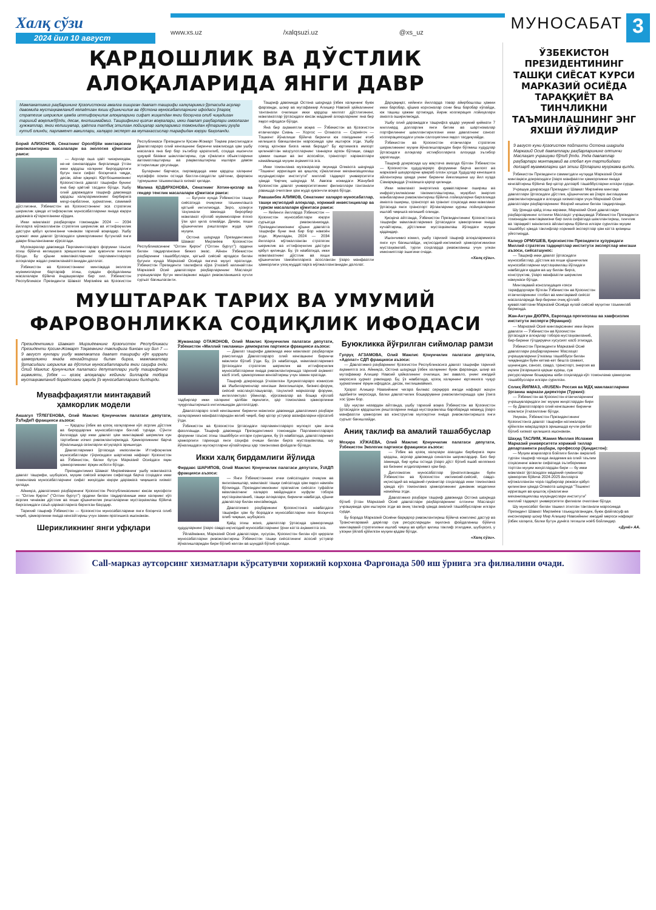Халқ сўзи
2024 йил 10 август
www.xs.uz /xalqsuzi.uz @xs_uz
МУНОСАБАТ
3
ҚАРДОШЛИК ВА ДЎСТЛИК АЛОҚАЛАРИДА ЯНГИ ДАВР
Мамлакатимиз раҳбарининг Қозоғистонга амалга оширган давлат ташрифи халқларимиз ўртасида асрлар давомида мустаҳкамланиб келаётган яхши қўшничилик ва дўстона муносабатларнинг ифодаси ўлароқ стратегик шериклик ҳамда иттифоқчилик алоқаларини сифат жиҳатдан янги босқичга олиб чиқадиган тарихий воқеликбўлди, десак, янглишмаймиз. Ташрифнинг қизғин воқеалари, икки давлат раҳбарлари имзолаган ҳужжатлар, янги келишувлар, ҳаётга татбиқ этилган лойиҳалар халқларимиз томонидан кўтаринки руҳда кутиб олинди, парламент вакиллари, халқаро эксперт ва мутахассислар тарафидан юқори баҳоланди.
Борий АЛИХОНОВ, Сенатнинг Оролбўйи минтақасини ривожлантириш масалалари ва экология қўмитаси раиси:
— Асрлар оша ҳаёт чиғириғидан, не-не синовлардан биргаликда ўтган икки қардош халқнинг бирордарлиги бугун янги сифат босқичига чиқди, десак, айни ҳақиқат. Юртбошимизнинг Қозоғистонга давлат ташрифи бунинг яна бир ҳаётий тасдиғи бўлди. Ушбу олий даражадаги ташриф давомида қардош халқларимизнинг бирбирига меҳр-оқибатини, ҳурматини, самимий дўстлигини, Ўзбекистон ва Қозоғистоннинг эса стратегик шериклик ҳамда иттифоқчилик муносабатларини янада юқори даражага кўтарилганини кўрдик.
Икки мамлакат раҳбарлари томонидан 2024 — 2034 йилларга мўлжалланган стратегик шериклик ва иттифоқчилик дастури қабул қилинганни чинакам тарихий воқеадир. Ушбу ҳужжат икки давлат ўртасидаги ҳамкорликнинг бутунлай янги даври бошланганини кўрсатади.
Музокаралар давомида Парламентлараро форумни таъсис этиш бўйича келишувга эришилгани ҳам қувончли янгилик бўлди. Бу қўшни мамлакатларнинг парламентлараро алоқалари жадал ривожланаётганидан далолат.
Ўзбекистон ва Қозоғистоннинг минтақада экологик муаммоларни бартараф этиш, сувдан фойдаланиш масалалари бўйича ёндашувлари бир хил. Ўзбекистон Республикаси Президенти Шавкат Мирзиёев ва Қозоғистон Республикаси Президенти Қосим-Жомарт Тоқаев раислигидаги Давлатлараро олий кенгашнинг биринчи мажлисида ҳам ушбу масалага яна бир бор эътибор қаратилиб, соҳада ишончли ҳуқуқий базани шакллантириш, сув хўжалиги объектларини автоматлаштириш ва рақамлаштириш ишлари давом эттирилиши урғуланди.
Буларнинг барчаси, пировардида икки қардош халқнинг мусаффо осмон остида бахтли-саодатли ҳаётини, фаровон турмушини таъминлашга хизмат қилади.
Малика ҚОДИРХОНОВА, Сенатнинг Хотин-қизлар ва гендер тенглик масалалари қўмитаси раиси:
— Бугунги кунда Ўзбекистон ташқи сиёсатида очиқлики таъминлашга қатъий интилмоқда. Зеро, ҳозирги таҳликали замонда бирорбир мамлакат кўплаб муаммоларни ёлғиз ўзи ҳал қила олмайди. Демак, яхши қўшничилик ришталари жуда ҳам муҳим.
Остона шаҳрида Президентимиз Шавкат Мирзиёев Қозоғистон Республикасининг “Олтин Қирон” (“Олтин бургут”) ордени билан тақдирлангани бежиз эмас. Айнан Ўзбекистон раҳбарининг ташаббуслари, қатъий сиёсий иродаси билан бугунги кунда Марказий Осиёда янгича муҳит яратилди. Ўзбекистон Президенти таклифига кўра ўтказиб келинаётган Марказий Осиё давлатлари раҳбарларининг Маслаҳат учрашувлари бутун минтақанинг жадал ривожланишига кучли суръат бағишлаганти.
Ташриф давомида Остона шаҳрида ўзбек халқининг буюк фарзанди, шоир ва мутафаккир Алишер Навоий ҳайкалининг тантанали очилиши икки қардош миллат дўстлигининг, мамлакатлар ўртасидаги юксак маданий алоқаларнинг яна бир яққол ифодаси бўлди.
Яна бир аҳамиятли воқеа — Ўзбекистон ва Қозоғистон етакчилари Сиань — Хоргос — Олмаота — Сариёғоч — Тошкент йўналиши бўйича биринчи юк поездининг етиб келишига бағишланган маросимда ҳам иштирок этди. Ушбу поезд қатнови бизга нима беради? Бу юртимизга импорт қилинаётган маҳсулотларнинг таннархи арзон бўлиши, савдо ҳажми ошиши ва энг асосийси, транспорт харажатлари камайишида муҳим аҳамиятга эга.
Икки томонлама музокаралар якунида Олмаота шаҳрида “Тошкент ирригация ва қишлоқ хўжалигини механизациялаш муҳандислари институти” миллий тадқиқот университети ҳамда Чирчиқ шаҳрида М. Авезов номидаги Жанубий Қозоғистон давлат университетининг филиаллари тантанали равишда очилгани ҳам жуда қувончли воқеа бўлди.
Равшанбек АЛИМОВ, Сенатнинг халқаро муносабатлар, ташқи иқтисодий алоқалар, хорижий инвестициялар ва туризм масалалари қўмитаси раиси:
— Кейинги йилларда Ўзбекистон — Қозоғистон муносабатлари юқори суръатда ривожланмоқда. Президентимизнинг қўшни давлатга ташрифи буни яна бир бор намоён этди. Жумладан, 2024 — 2034 йилларга мўлжалланган стратегик шериклик ва иттифоқчилик дастури қабул қилинди. Бу, ўз навбатида, икки мамлакатнинг дўстлик ва яхши қўшничилик тамойилларига асосланган ўзаро манфаатли ҳамкорлиги узоқ муддатларга мўлжалланганидан далолат.
Дарҳақиқат, кейинги йилларда товар айирбошлаш ҳажми икки баробар, қўшма корхоналар сони беш баробар кўпайди, юк ташиш ҳажми ортмоқда, йирик кооперация лойиҳалари амалга оширилмоқда.
Ушбу олий даражадаги ташрифга қадар умумий қиймати 7 миллиард долларлик янги битим ва шартномалар портфелининг шакллантирилгани икки давлатнинг саноат кооперациясидаги улкан салоҳиятини яққол тасдиқлайди.
Ўзбекистон ва Қозоғистон етакчилари стратегик шерикликнинг муҳим йўналишларидан бири бўлмиш худудлар ўртасидаги алоқалар истиқболларига алоҳида эътибор қаратишди.
Ташриф доирасида шу вақтгача амалда бўлган Ўзбекистон — Қозоғистон ҳудудлараро форумини барча вилоят ва марказий шаҳарларни қамраб олган ҳолда Ҳудудлар кенгашига айлантириш ҳамда унинг биринчи йиғилишини шу йил кузда Самарқандда ўтказишга қарор қилинди.
Икки мамлакат энергетика қувватларини ошириш ва инфратузилмасини такомиллаштириш, муқобил энергия манбаларини ривожлантириш бўйича лойиҳаларни биргаликда амалга ошириш, транспорт ва транзит соҳасида икки мамлакат ўртасида янги транспорт йўлакларини қуриш лойиҳаларини ишлаб чиқишга келишиб олинди.
Қисқача айтганда, Ўзбекистон Президентининг Қозоғистонга ташрифи мамлакатларимиз ўртасидаги ҳамкорликни янада кучайтириш, дўстликни мустаҳкамлаш йўлидаги муҳим қадамдир.
Ишончимиз комил, ушбу тарихий ташриф алоқаларимизга янги куч бағишлайди, иқтисодий-ижтимоий ҳамкорлигимизни мустаҳкамлаб, турли соҳаларда ривожланиш учун улкан имкониятлар эшигини очади.
«Халқ сўзи».
МУШТАРАК ТАРИХ ВА УМУМИЙ ФАРОВОНЛИККА СОДИҚЛИК ИФОДАСИ
Президентимиз Шавкат Мирзиёевнинг Қозоғистон Республикаси Президенти Қосим-Жомарт Тоқаевнинг таклифига биноан шу йил 7 — 9 август кунлари ушбу мамлакатга давлат ташрифи кўп қиррали ҳамкорликни янада кенгайтириш билан бирга, мамлакатлар ўртасидаги шериклик ва дўстлик муносабатларида янги саҳифа очди. Олий Мажлис Қонунчилик палатаси депутатлари ушбу ташрифнинг аҳамияти, ўзбек — қозоқ алоқалари кейинги йилларда тобора мустаҳкамланиб бораётгани ҳақида ўз муносабатларини билдирди.
Муваффақиятли минтақавий ҳамкорлик модели
Акшагул ТЎЛЕГЕНОВА, Олий Мажлис Қонунчилик палатаси депутати, ЎзЛиДеП фракцияси аъзоси:
— Қардош ўзбек ва қозоқ халқларини кўп асрлик дўстлик ва бирордарлик муносабатлари боғлаб туради. Сўнгги йилларда ҳар икки давлат ҳам минтақавий шериклик кун тартибини изчил ривожлантирмоқда. Ҳамкорликнинг барча йўналишида сезиларли ютуқларга эришилди.
Давлатларимиз ўртасида имзоланган Иттифоқчилик муносабатлари тўғрисидаги шартнома нафақат Қозоғистон ва Ўзбекистон, балки бутун Марказий Осиёдаги яқин ҳамкорликнинг ёрқин исботи бўлди.
Президентимиз Шавкат Мирзиёевнинг ушбу мамлакатга давлат ташрифи, шубҳасиз, муҳим сиёсий воқелик сифатида барча соҳадаги икки томонлама муносабатларнинг сифат жиҳатдан юқори даражага чиқишига хизмат қилади.
Айниқса, давлатимиз раҳбарининг Қозоғистон Республикасининг юксак мукофоти — “Олтин Қирон” (“Олтин бургут”) ордени билан тақдирланиши икки халқнинг кўп асрлик чинакам дўстлик ва яхши қўшничилик ришталарини мустаҳкамлаш бўйича биргаликдаги саъй-ҳаракатларига берилган баҳодир.
Тарихий ташриф Ўзбекистон — Қозоғистон муносабатларини янги босқичга олиб чиқиб, ҳамкорликни янада кенгайтириш учун замин яратишига ишонаман.
Шерикликнинг янги уфқлари
Жуманазар ОТАЖОНОВ, Олий Мажлис Қонунчилик палатаси депутати, Ўзбекистон «Миллий тикланиш» демократик партияси фракцияси аъзоси:
— Давлат ташрифи давомида икки мамлакат раҳбарлари раислигида Давлатлараро олий кенгашнинг биринчи мажлиси бўлиб ўтди. Бу, ўз навбатида, мамлакатларимиз ўртасидаги стратегик шериклик ва иттифоқчилик муносабатларини янада ривожлантиришда тарихий аҳамият касб этиб, ҳамкорликни кенгайтириш учун замин яратади.
Ташриф доирасида ўтказилган Ҳукуматлараро комиссия ва Ишбилармонлар кенгаши йиғилишлари, бизнес-форум, сиёсий маслаҳатлашувлар, таҳлилий марказлар форуми, интеллектуал ўйинлар, кўргазмалар ва бошқа кўплаб тадбирлар икки халқнинг қалбан яқинлиги, ҳар томонлама ҳамкорликни чуқурлаштиришга интилишидан далолатдир.
Давлатлараро олий кенгашнинг биринчи мажлиси давомида давлатимиз раҳбари халқларимиз манфаатларидан келиб чиқиб, бир қатор устувор вазифаларни кўрсатиб ўтди.
Ўзбекистон ва Қозоғистон ўртасидаги парламентлараро мулоқот ҳам анча фаоллашди. Ташриф давомида Президентимиз томонидан Парламентлараро форумни таъсис этиш ташаббуси илгари сурилдики, бу ўз навбатида, давлатларимиз ҳамкорлиги тарихида янги саҳифа очиши билан бирга мустаҳкамлаш, шу йўналишдаги мулоқотларни кўпайтириш ҳар томонлама фойдали бўлади.
Икки халқ бирдамлиги йўлида
Фирдавс ШАРИПОВ, Олий Мажлис Қонунчилик палатаси депутати, ЎзХДП фракцияси аъзоси:
— Янги Ўзбекистоннинг ички сиёсатидаги очиқлик ва янгиланишлар, мамлакат ташқи сиёсатида ҳам яққол намоён бўлмоқда. Президентимизнинг прагматик сиёсати туфайли мамлакатнинг халқаро майдондаги нуфузи тобора мустаҳкамланиб, ташқи алоқалари, биринчи навбатда, қўшни давлатлар билан кенгаймоқда.
Давлатимиз раҳбарининг Қозоғистонга навбатдаги ташрифи ҳам бу борадаги муносабатларни янги босқичга олиб чиқиши, шубҳасиз.
Қайд этиш жоиз, давлатлар ўртасида ҳамкорликда ҳудудларнинг ўзаро савдо-иқтисодий муносабатларнинг ўрни катта аҳамиятга эга.
Ўйлайманки, Марказий Осиё давлатлари, хусусан, Қозоғистон билан кўп қиррали муносабатларни ривожлантириш Ўзбекистон ташқи сиёсатининг асосий устувор йўналишларидан бири бўлиб келган ва шундай бўлиб қолади.
Буюкликка йўғрилган сиймолар рамзи
Гулруҳ АГЗАМОВА, Олий Мажлис Қонунчилик палатаси депутати, «Адолат» СДП фракцияси аъзоси:
— Давлатимиз раҳбарининг Қозоғистон Республикасига давлат ташрифи тарихий аҳамиятга эга. Айниқса, Остона шаҳрида ўзбек халқининг буюк фарзанди, шоир ва мутафаккир Алишер Навоий ҳайкалининг очилиши, энг аввало, унинг ижодий меросига ҳурмат рамзидир. Бу, ўз навбатида, қозоқ халқининг юртимизга чуқур ҳурматининг ёрқин ифодаси, десак, янглишмаймиз.
Ҳазрат Алишер Навоийнинг чегара билмас серқирра ижоди нафақат жаҳон адабиёти меросида, балки давлатчилик бошқарувини ривожлантиришда ҳам ўзига хос ўрин бор.
Шу нуқтаи назардан айтганда, ушбу тарихий воқеа Ўзбекистон ва Қозоғистон ўртасидаги қардошлик ришталарини янада мустаҳкамлаш баробарида мавжуд ўзаро манфаатли ҳамкорлик ва конструктив мулоқотни янада ривожлантиришга янги суръат бағишлайди.
Аниқ таклиф ва амалий ташаббуслар
Моҳира ХЎЖАЕВА, Олий Мажлис Қонунчилик палатаси депутати, Ўзбекистон Экологик партияси фракцияси аъзоси:
— Ўзбек ва қозоқ халқлари азалдан бирбирига яқин қардош, асрлар давомида синалган шериклардир. Биз бир заминда, бир қуёш остида ўзаро дўст бўлиб яшаб келяпмиз ва бизнинг илдизларимиз ҳам бир.
Дипломатик муносабатлар ўрнатилганидан буён Ўзбекистон ва Қозоғистон ижтимоий-сиёсий, савдо-иқтисодий ва маданий-гуманитар соҳаларда икки томонлама ҳамда кўп томонлама ҳамкорликнинг динамик моделини намойиш этди.
Давлатимиз раҳбари ташриф давомида Остона шаҳрида бўлиб ўтган Марказий Осиё давлатлари раҳбарларининг олтинчи Маслаҳат учрашувида ҳам иштирок этди ва аниқ таклиф ҳамда амалий ташаббусларни илгари сурди.
Бу борада Марказий Осиёни барқарор ривожлантириш бўйича комплекс дастур ва Трансчегаравий дарёлар сув ресурсларидан оқилона фойдаланиш бўйича минтақавий стратегияни ишлаб чиқиш ва қабул қилиш таклиф этилдики, шубҳасиз, у узоқни ўйлаб қўйилган муҳим қадам бўлди.
«Халқ сўзи».
ЎЗБЕКИСТОН ПРЕЗИДЕНТИНИНГ ТАШҚИ СИЁСАТ КУРСИ МАРКАЗИЙ ОСИЁДА ТАРАҚҚИЁТ ВА ТИНЧЛИКНИ ТАЪМИНЛАШНИНГ ЭНГ ЯХШИ ЙЎЛИДИР
9 август куни Қозоғистон пойтахти Остона шаҳрида Марказий Осиё давлатлари раҳбарларининг олтинчи Маслаҳат учрашуви бўлиб ўтди. Унда давлатлар раҳбарлари минтақавий ва глобал кун тартибидаги долзарб муаммоларни ҳал этиш йўлларини муҳокама қилди.
Ўзбекистон Президенти саммитдаги нутқида Марказий Осиё минтақаси доирасидаги ўзаро манфаатли ҳамкорликни янада кенгайтириш бўйича бир қатор долзарб ташаббусларни илгари сурди.
Учрашув доирасида Президент Шавкат Мирзиёев минтақа давлатлари ўртасидаги дўстлик, қўшничилик ва ўзаро англашувни ривожлантиришдаги алоҳида хизматлари учун Марказий Осиё давлатлари раҳбарларининг Фахрий нишони билан тақдирланди.
Шу ўринда қайд этиш керакки, Марказий Осиё давлатлари раҳбарларининг олтинчи Маслаҳат учрашувида Ўзбекистон Президенти томонидан минтақамизни бир оила сифатида шакллантириш, тинчлик ва тараққиёт манзилига айлантириш бўйича илгари сурилган муҳим ташаббус ҳамда таклифлар хорижий экспертлар ҳам катта қизиқиш уйғотмоқда.
Калнур ОРМУШЕВ, Қирғизистон Президенти ҳузуридаги Миллий стратегик тадқиқотлар институти экспертлар кенгаши аъзоси, сиёсатшунос:
— Ташриф икки давлат ўртасидаги муносабатлар, дўстлик ва яхши қўшничилик муносабатларини мустаҳкамлаш йўлидаги навбатдаги қадам ва шу билан бирга, конструктив, ўзаро манфаатли шериклик намунаси бўлди.
Минтақавий консолидация ғояси тарафдорлари бўлган Ўзбекистон ва Қозоғистон етакчиларининг глобал ва минтақавий сиёсат масалаларида бир-бирини очиқ қўллаб-қувватлаётгани Марказий Осиёда кулай сиёсий муҳитни таъминлаб бермоқда.
Жан-Антуан ДЮПРА, Европада прогнозлаш ва хавфсизлик институти эксперти (Франция):
— Марказий Осиё минтақасининг икки йирик давлати — Ўзбекистон ва Қозоғистон ўртасидаги алоқалар тобора мустаҳкамланиб, бир-бирини тўлдирувчи хусусият касб этмоқда.
Ўзбекистон Президенти Марказий Осиё давлатлари раҳбарларининг Маслаҳат учрашувларини ўтказиш ташаббуси билан чиққанидан буён кетма-кет бешта саммит, шунингдек, саноат, савдо, транспорт, энергия ва иқлим ўзгаришига қарши кураш, сув ресурсларини бошқариш каби соҳаларда кўп томонлама ҳамкорлик ташаббуслари илгари сурилган.
Солиҳ ЙИЛМАЗ, «RUSEN» Россия ва МДҲ мамлакатларини ўрганиш маркази директори (Туркия):
— Ўзбекистон ва Қозоғистон етакчиларининг учрашувларидаги энг муҳим жиҳатлардан бири — бу Давлатлараро олий кенгашнинг биринчи мажлиси ўтказилгани бўлди.
Умуман, Ўзбекистон Президентининг Қозоғистонга давлат ташрифи натижалари қўйилган мақсадларга эришишда кучли рағбат бўлиб хизмат қилишига ишонаман.
Шаҳид ТАСЛИМ, Жамия Миллия Исламия Марказий университети хорижий тиллар департаменти раҳбари, профессор (Ҳиндистон):
— Муҳим воқеаларга бойлиги билан ажралиб турган ташриф чоғида академик ва олий таълим соҳасининг вакили сифатида эътиборимни тортган муҳим жиҳатлардан бири — бу икки мамлакат ўртасидаги маданий-гуманитар ҳамкорлик бўйича 2024-2025 йилларга мўлжалланган чора-тадбирлар режаси қабул қилингани ҳамда Олмаота шаҳрида “Тошкент ирригация ва қишлоқ хўжалигини механизациялаш муҳандислари институти” миллий тадқиқот университети филиали очилгани бўлди.
Шу муносабат билан ташкил этилган тантанали маросимда Президент Шавкат Мирзиёев таъкидлаганидек, буюк файласуф ва инсонпарвар шоир Мир Алишер Навоийнинг ижодий мероси нафақат ўзбек халқига, балки бутун дунёга тегишли ноёб бойликдир.
«Дунё» АА.
Call-марказ аутсорсинг хизматлари кўрсатувчи хорижий корхона Фарғонада 500 иш ўрнига эга филиалини очади.